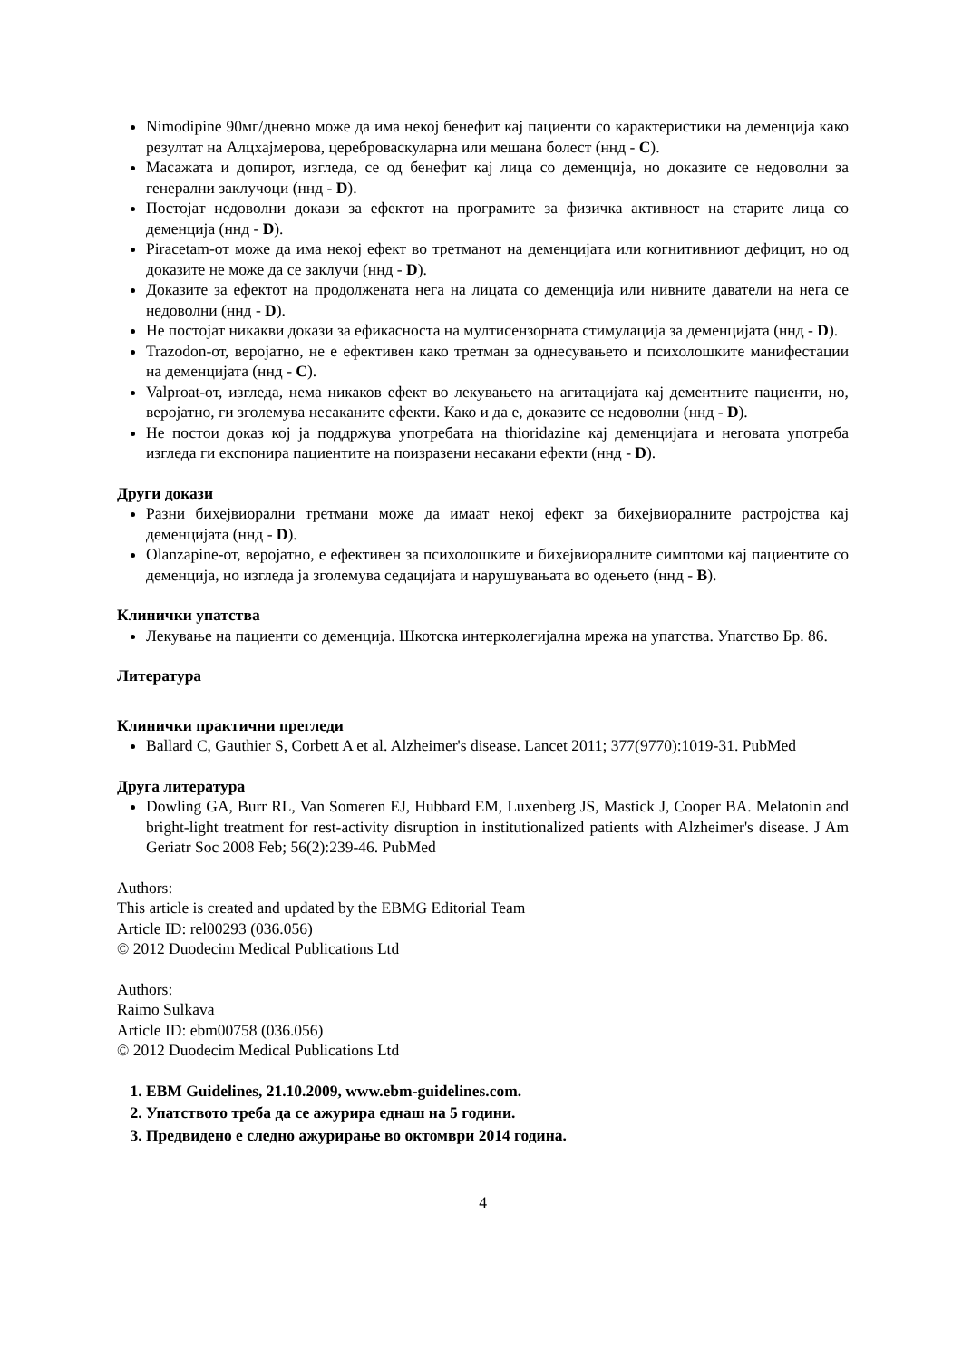Nimodipine 90мг/дневно може да има некој бенефит кај пациенти со карактеристики на деменција како резултат на Алцхајмерова, цереброваскуларна или мешана болест (ннд - C).
Масажата и допирот, изгледа, се од бенефит кај лица со деменција, но доказите се недоволни за генерални заклучоци (ннд - D).
Постојат недоволни докази за ефектот на програмите за физичка активност на старите лица со деменција (ннд - D).
Piracetam-от може да има некој ефект во третманот на деменцијата или когнитивниот дефицит, но од доказите не може да се заклучи (ннд - D).
Доказите за ефектот на продолжената нега на лицата со деменција или нивните даватели на нега се недоволни (ннд - D).
Не постојат никакви докази за ефикасноста на мултисензорната стимулација за деменцијата (ннд - D).
Trazodon-от, веројатно, не е ефективен како третман за однесувањето и психолошките манифестации на деменцијата (ннд - C).
Valproat-от, изгледа, нема никаков ефект во лекувањето на агитацијата кај дементните пациенти, но, веројатно, ги зголемува несаканите ефекти. Како и да е, доказите се недоволни (ннд - D).
Не постои доказ кој ја поддржува употребата на thioridazine кај деменцијата и неговата употреба изгледа ги експонира пациентите на поизразени несакани ефекти (ннд - D).
Други докази
Разни бихејвиорални третмани може да имаат некој ефект за бихејвиоралните растројства кај деменцијата (ннд - D).
Olanzapine-от, веројатно, е ефективен за психолошките и бихејвиоралните симптоми кај пациентите со деменција, но изгледа ја зголемува седацијата и нарушувањата во одењето (ннд - B).
Клинички упатства
Лекување на пациенти со деменција. Шкотска интерколегијална мрежа на упатства. Упатство Бр. 86.
Литература
Клинички практични прегледи
Ballard C, Gauthier S, Corbett A et al. Alzheimer's disease. Lancet 2011; 377(9770):1019-31. PubMed
Друга литература
Dowling GA, Burr RL, Van Someren EJ, Hubbard EM, Luxenberg JS, Mastick J, Cooper BA. Melatonin and bright-light treatment for rest-activity disruption in institutionalized patients with Alzheimer's disease. J Am Geriatr Soc 2008 Feb; 56(2):239-46. PubMed
Authors:
This article is created and updated by the EBMG Editorial Team
Article ID: rel00293 (036.056)
© 2012 Duodecim Medical Publications Ltd
Authors:
Raimo Sulkava
Article ID: ebm00758 (036.056)
© 2012 Duodecim Medical Publications Ltd
1. EBM Guidelines, 21.10.2009, www.ebm-guidelines.com.
2. Упатството треба да се ажурира еднаш на 5 години.
3. Предвидено е следно ажурирање во октомври 2014 година.
4